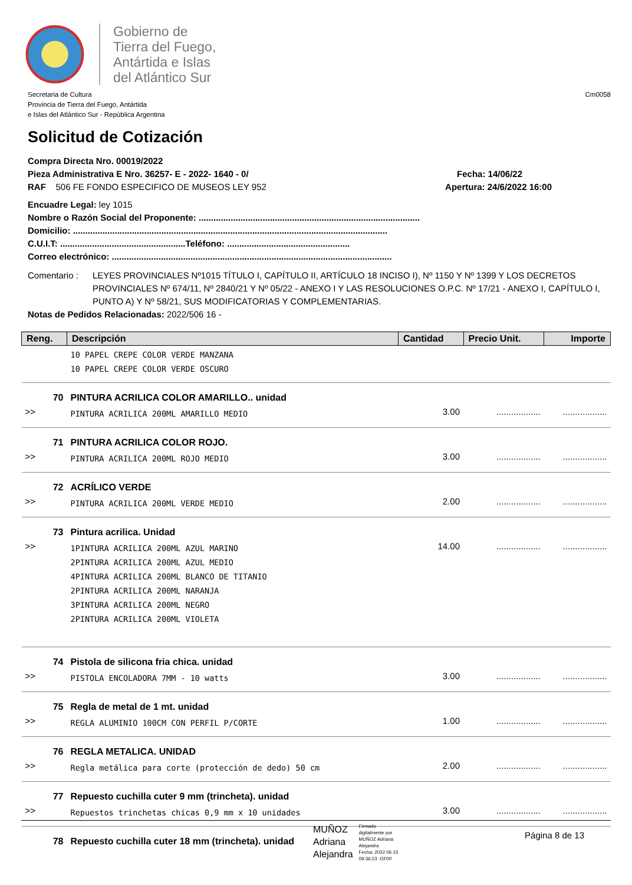Gobierno de
Tierra del Fuego,
Antártida e Islas
del Atlántico Sur
Secretaria de Cultura
Provincia de Tierra del Fuego, Antártida
e Islas del Atlántico Sur - República Argentina
Cm0058
Solicitud de Cotización
Compra Directa Nro. 00019/2022
Pieza Administrativa E Nro. 36257- E - 2022- 1640 - 0/ Fecha: 14/06/22
RAF 506 FE FONDO ESPECIFICO DE MUSEOS LEY 952 Apertura: 24/6/2022 16:00
Encuadre Legal: ley 1015
Nombre o Razón Social del Proponente: ..........................................................................................
Domicilio: ................................................................................................................................
C.U.I.T: ...................................................Teléfono: ..................................................
Correo electrónico: ..................................................................................................................
Comentario : LEYES PROVINCIALES Nº1015 TÍTULO I, CAPÍTULO II, ARTÍCULO 18 INCISO I), Nº 1150 Y Nº 1399 Y LOS DECRETOS PROVINCIALES Nº 674/11, Nº 2840/21 Y Nº 05/22 - ANEXO I Y LAS RESOLUCIONES O.P.C. Nº 17/21 - ANEXO I, CAPÍTULO I, PUNTO A) Y Nº 58/21, SUS MODIFICATORIAS Y COMPLEMENTARIAS.
Notas de Pedidos Relacionadas: 2022/506 16 -
| Reng. | Descripción | Cantidad | Precio Unit. | Importe |
| --- | --- | --- | --- | --- |
| | 10 PAPEL CREPE COLOR VERDE MANZANA 10 PAPEL CREPE COLOR VERDE OSCURO | | | |
| 70 | PINTURA ACRILICA COLOR AMARILLO.. unidad | | | |
| >> | PINTURA ACRILICA 200ML AMARILLO MEDIO | 3.00 | .................. | .................. |
| 71 | PINTURA ACRILICA COLOR ROJO. | | | |
| >> | PINTURA ACRILICA 200ML ROJO MEDIO | 3.00 | .................. | .................. |
| 72 | ACRÍLICO VERDE | | | |
| >> | PINTURA ACRILICA 200ML VERDE MEDIO | 2.00 | .................. | .................. |
| 73 | Pintura acrilica. Unidad | | | |
| >> | 1PINTURA ACRILICA 200ML AZUL MARINO 2PINTURA ACRILICA 200ML AZUL MEDIO 4PINTURA ACRILICA 200ML BLANCO DE TITANIO 2PINTURA ACRILICA 200ML NARANJA 3PINTURA ACRILICA 200ML NEGRO 2PINTURA ACRILICA 200ML VIOLETA | 14.00 | .................. | .................. |
| 74 | Pistola de silicona fria chica. unidad | | | |
| >> | PISTOLA ENCOLADORA 7MM - 10 watts | 3.00 | .................. | .................. |
| 75 | Regla de metal de 1 mt. unidad | | | |
| >> | REGLA ALUMINIO 100CM CON PERFIL P/CORTE | 1.00 | .................. | .................. |
| 76 | REGLA METALICA. UNIDAD | | | |
| >> | Regla metálica para corte (protección de dedo) 50 cm | 2.00 | .................. | .................. |
| 77 | Repuesto cuchilla cuter 9 mm (trincheta). unidad | | | |
| >> | Repuestos trinchetas chicas 0,9 mm x 10 unidades | 3.00 | .................. | .................. |
| 78 | Repuesto cuchilla cuter 18 mm (trincheta). unidad | | | |
MUÑOZ
Adriana
Alejandra
Firmado
digitalmente por
MUÑOZ Adriana
Alejandra
Fecha: 2022.06.15
09:36:23 -03'00'
Página 8 de 13